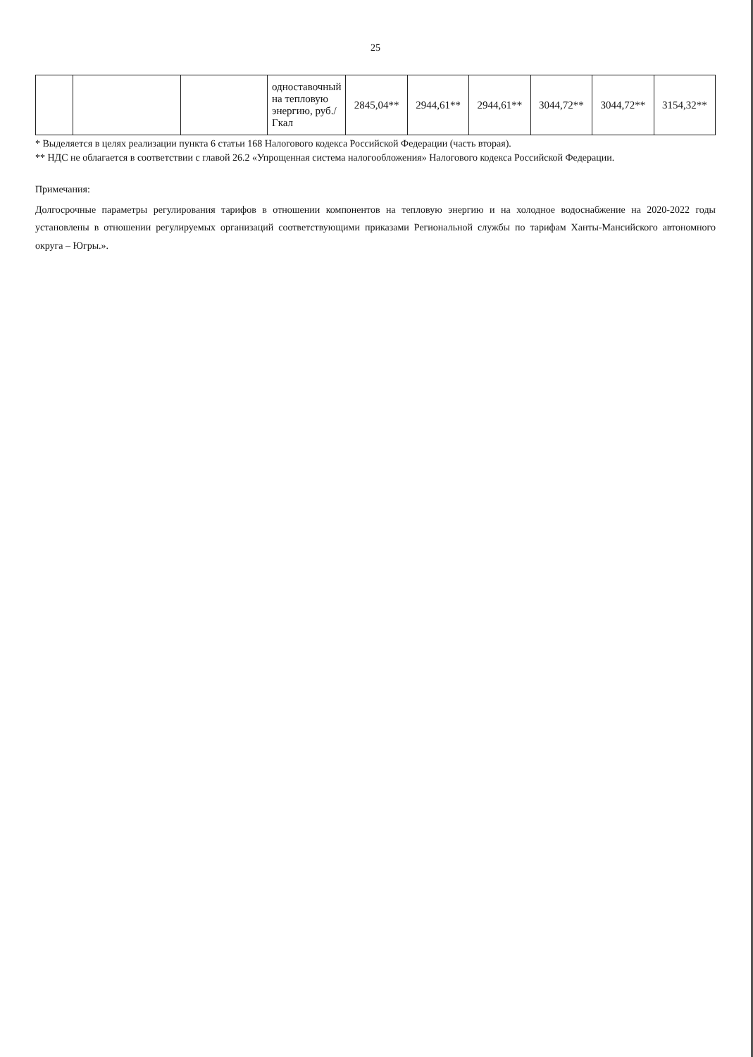25
| | | | одноставочный на тепловую энергию, руб./Гкал | 2845,04** | 2944,61** | 2944,61** | 3044,72** | 3044,72** | 3154,32** |
* Выделяется в целях реализации пункта 6 статьи 168 Налогового кодекса Российской Федерации (часть вторая).
** НДС не облагается в соответствии с главой 26.2 «Упрощенная система налогообложения» Налогового кодекса Российской Федерации.
Примечания:
Долгосрочные параметры регулирования тарифов в отношении компонентов на тепловую энергию и на холодное водоснабжение на 2020-2022 годы установлены в отношении регулируемых организаций соответствующими приказами Региональной службы по тарифам Ханты-Мансийского автономного округа – Югры.».